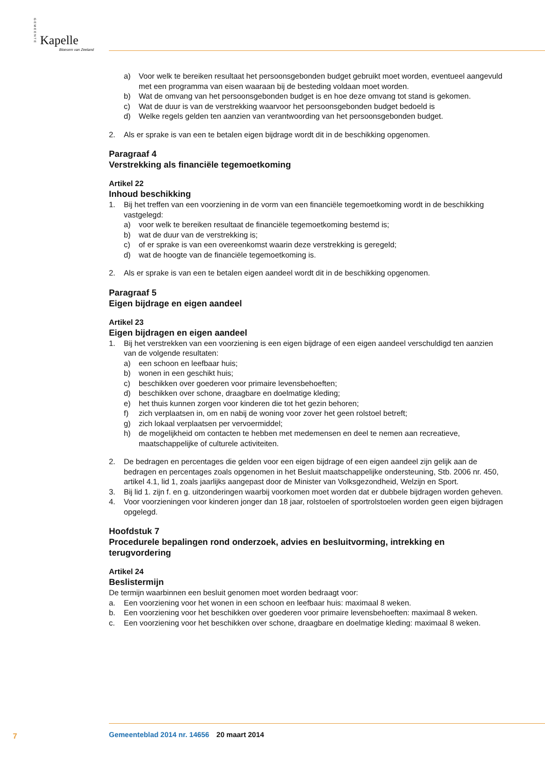GEMEENTE
Kapelle
Bloesem van Zeeland
a) Voor welk te bereiken resultaat het persoonsgebonden budget gebruikt moet worden, eventueel aangevuld met een programma van eisen waaraan bij de besteding voldaan moet worden.
b) Wat de omvang van het persoonsgebonden budget is en hoe deze omvang tot stand is gekomen.
c) Wat de duur is van de verstrekking waarvoor het persoonsgebonden budget bedoeld is
d) Welke regels gelden ten aanzien van verantwoording van het persoonsgebonden budget.
2. Als er sprake is van een te betalen eigen bijdrage wordt dit in de beschikking opgenomen.
Paragraaf 4
Verstrekking als financiële tegemoetkoming
Artikel 22
Inhoud beschikking
1. Bij het treffen van een voorziening in de vorm van een financiële tegemoetkoming wordt in de beschikking vastgelegd:
a) voor welk te bereiken resultaat de financiële tegemoetkoming bestemd is;
b) wat de duur van de verstrekking is;
c) of er sprake is van een overeenkomst waarin deze verstrekking is geregeld;
d) wat de hoogte van de financiële tegemoetkoming is.
2. Als er sprake is van een te betalen eigen aandeel wordt dit in de beschikking opgenomen.
Paragraaf 5
Eigen bijdrage en eigen aandeel
Artikel 23
Eigen bijdragen en eigen aandeel
1. Bij het verstrekken van een voorziening is een eigen bijdrage of een eigen aandeel verschuldigd ten aanzien van de volgende resultaten:
a) een schoon en leefbaar huis;
b) wonen in een geschikt huis;
c) beschikken over goederen voor primaire levensbehoeften;
d) beschikken over schone, draagbare en doelmatige kleding;
e) het thuis kunnen zorgen voor kinderen die tot het gezin behoren;
f) zich verplaatsen in, om en nabij de woning voor zover het geen rolstoel betreft;
g) zich lokaal verplaatsen per vervoermiddel;
h) de mogelijkheid om contacten te hebben met medemensen en deel te nemen aan recreatieve, maatschappelijke of culturele activiteiten.
2. De bedragen en percentages die gelden voor een eigen bijdrage of een eigen aandeel zijn gelijk aan de bedragen en percentages zoals opgenomen in het Besluit maatschappelijke ondersteuning, Stb. 2006 nr. 450, artikel 4.1, lid 1, zoals jaarlijks aangepast door de Minister van Volksgezondheid, Welzijn en Sport.
3. Bij lid 1. zijn f. en g. uitzonderingen waarbij voorkomen moet worden dat er dubbele bijdragen worden geheven.
4. Voor voorzieningen voor kinderen jonger dan 18 jaar, rolstoelen of sportrolstoelen worden geen eigen bijdragen opgelegd.
Hoofdstuk 7
Procedurele bepalingen rond onderzoek, advies en besluitvorming, intrekking en terugvordering
Artikel 24
Beslistermijn
De termijn waarbinnen een besluit genomen moet worden bedraagt voor:
a. Een voorziening voor het wonen in een schoon en leefbaar huis: maximaal 8 weken.
b. Een voorziening voor het beschikken over goederen voor primaire levensbehoeften: maximaal 8 weken.
c. Een voorziening voor het beschikken over schone, draagbare en doelmatige kleding: maximaal 8 weken.
7
Gemeenteblad 2014 nr. 14656 20 maart 2014